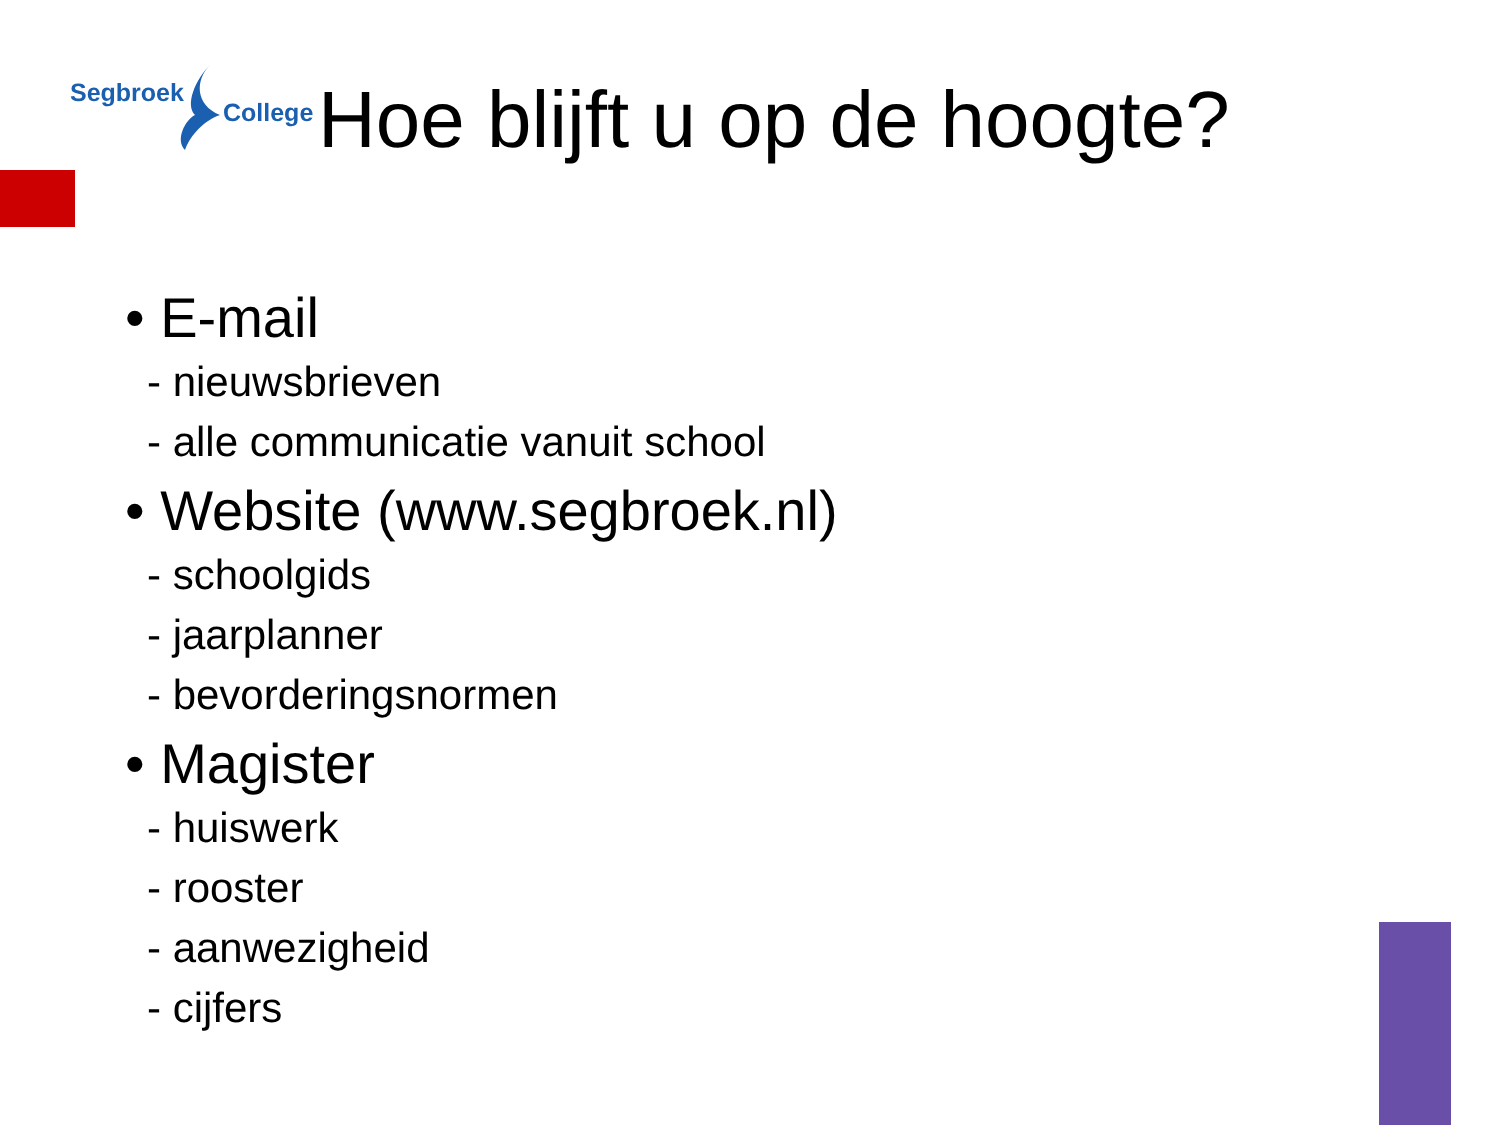Segbroek
College
Hoe blijft u op de hoogte?
• E-mail
- nieuwsbrieven
- alle communicatie vanuit school
• Website (www.segbroek.nl)
- schoolgids
- jaarplanner
- bevorderingsnormen
• Magister
- huiswerk
- rooster
- aanwezigheid
- cijfers